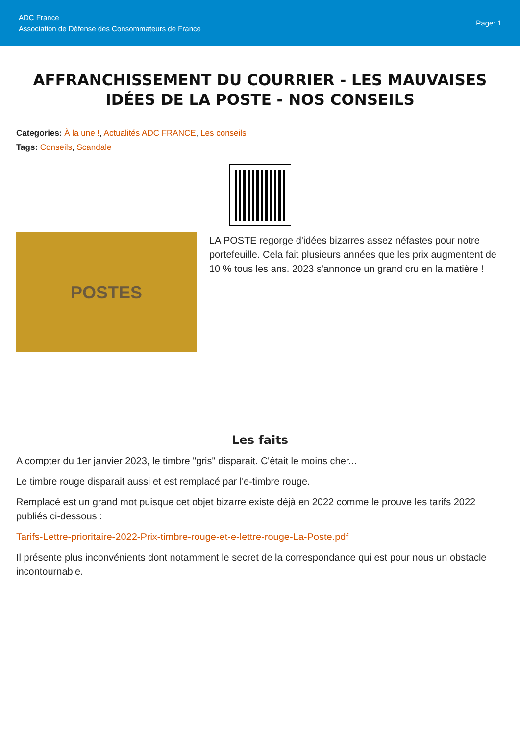ADC France
Association de Défense des Consommateurs de France
Page: 1
AFFRANCHISSEMENT DU COURRIER - LES MAUVAISES IDÉES DE LA POSTE - NOS CONSEILS
Categories: À la une !, Actualités ADC FRANCE, Les conseils
Tags: Conseils, Scandale
POSTES
LA POSTE regorge d'idées bizarres assez néfastes pour notre portefeuille. Cela fait plusieurs années que les prix augmentent de 10 % tous les ans. 2023 s'annonce un grand cru en la matière !
Les faits
A compter du 1er janvier 2023, le timbre "gris" disparait. C'était le moins cher...
Le timbre rouge disparait aussi et est remplacé par l'e-timbre rouge.
Remplacé est un grand mot puisque cet objet bizarre existe déjà en 2022 comme le prouve les tarifs 2022 publiés ci-dessous :
Tarifs-Lettre-prioritaire-2022-Prix-timbre-rouge-et-e-lettre-rouge-La-Poste.pdf
Il présente plus inconvénients dont notamment le secret de la correspondance qui est pour nous un obstacle incontournable.